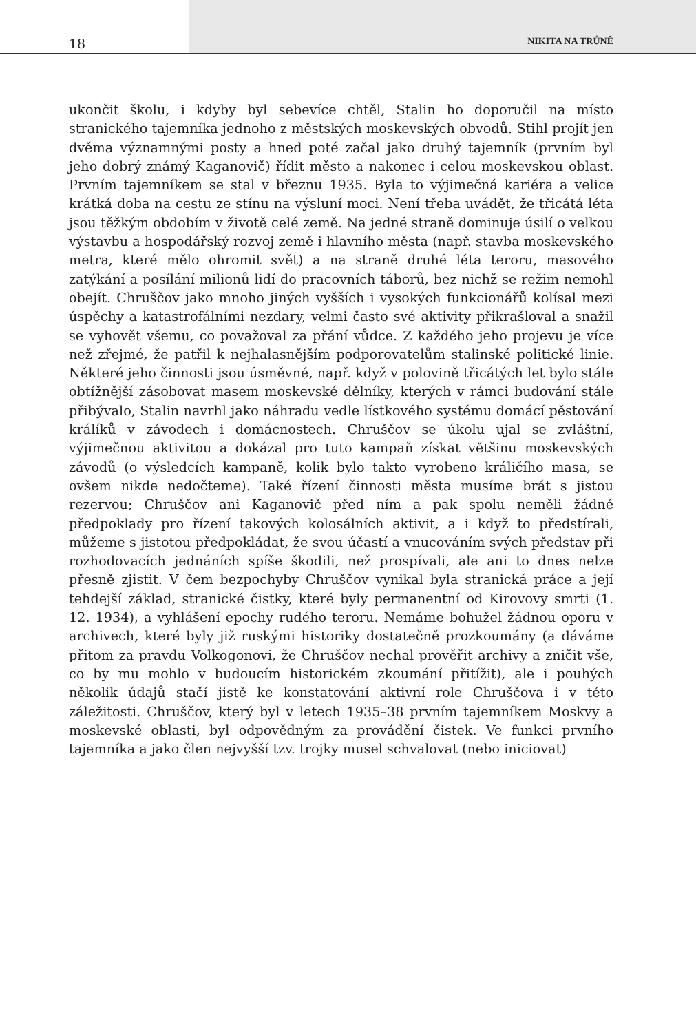18 NIKITA NA TRŮNĚ
ukončit školu, i kdyby byl sebevíce chtěl, Stalin ho doporučil na místo stranického tajemníka jednoho z městských moskevských obvodů. Stihl projít jen dvěma významnými posty a hned poté začal jako druhý tajemník (prvním byl jeho dobrý známý Kaganovič) řídit město a nakonec i celou moskevskou oblast. Prvním tajemníkem se stal v březnu 1935. Byla to výjimečná kariéra a velice krátká doba na cestu ze stínu na výsluní moci. Není třeba uvádět, že třicátá léta jsou těžkým obdobím v životě celé země. Na jedné straně dominuje úsilí o velkou výstavbu a hospodářský rozvoj země i hlavního města (např. stavba moskevského metra, které mělo ohromit svět) a na straně druhé léta teroru, masového zatýkání a posílání milionů lidí do pracovních táborů, bez nichž se režim nemohl obejít. Chruščov jako mnoho jiných vyšších i vysokých funkcionářů kolísal mezi úspěchy a katastrofálními nezdary, velmi často své aktivity přikrašloval a snažil se vyhovět všemu, co považoval za přání vůdce. Z každého jeho projevu je více než zřejmé, že patřil k nejhalasnějším podporovatelům stalinské politické linie. Některé jeho činnosti jsou úsměvné, např. když v polovině třicátých let bylo stále obtížnější zásobovat masem moskevské dělníky, kterých v rámci budování stále přibývalo, Stalin navrhl jako náhradu vedle lístkového systému domácí pěstování králíků v závodech i domácnostech. Chruščov se úkolu ujal se zvláštní, výjimečnou aktivitou a dokázal pro tuto kampaň získat většinu moskevských závodů (o výsledcích kampaně, kolik bylo takto vyrobeno králičího masa, se ovšem nikde nedočteme). Také řízení činnosti města musíme brát s jistou rezervou; Chruščov ani Kaganovič před ním a pak spolu neměli žádné předpoklady pro řízení takových kolosálních aktivit, a i když to předstírali, můžeme s jistotou předpokládat, že svou účastí a vnucováním svých představ při rozhodovacích jednáních spíše škodili, než prospívali, ale ani to dnes nelze přesně zjistit. V čem bezpochyby Chruščov vynikal byla stranická práce a její tehdejší základ, stranické čistky, které byly permanentní od Kirovovy smrti (1. 12. 1934), a vyhlášení epochy rudého teroru. Nemáme bohužel žádnou oporu v archivech, které byly již ruskými historiky dostatečně prozkoumány (a dáváme přitom za pravdu Volkogonovi, že Chruščov nechal prověřit archivy a zničit vše, co by mu mohlo v budoucím historickém zkoumání přitížit), ale i pouhých několik údajů stačí jistě ke konstatování aktivní role Chruščova i v této záležitosti. Chruščov, který byl v letech 1935–38 prvním tajemníkem Moskvy a moskevské oblasti, byl odpovědným za provádění čistek. Ve funkci prvního tajemníka a jako člen nejvyšší tzv. trojky musel schvalovat (nebo iniciovat)